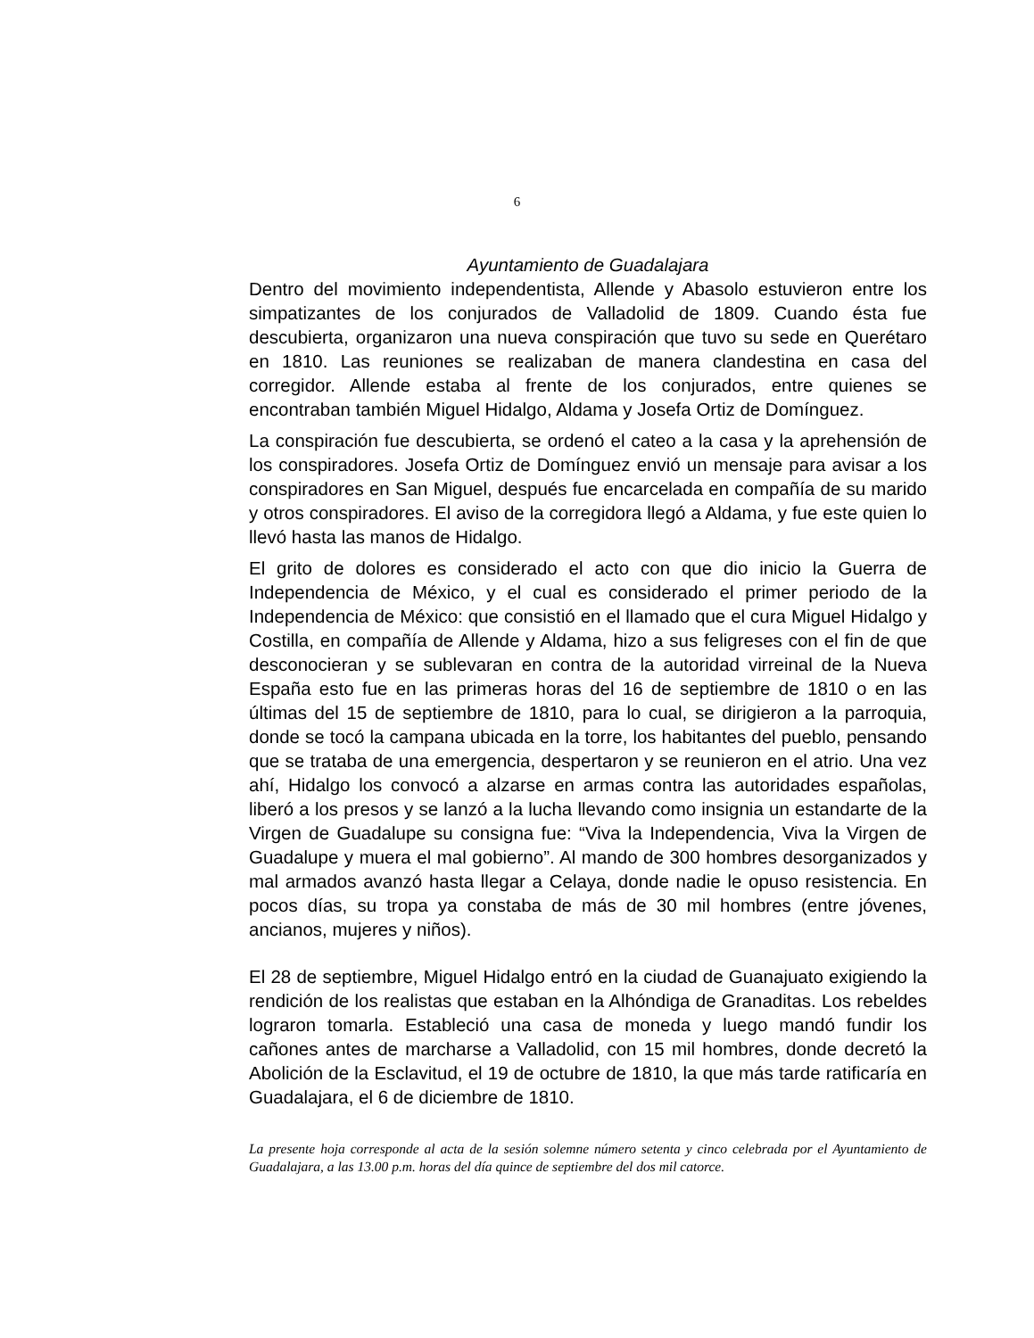6
Ayuntamiento de Guadalajara
Dentro del movimiento independentista, Allende y Abasolo estuvieron entre los simpatizantes de los conjurados de Valladolid de 1809. Cuando ésta fue descubierta, organizaron una nueva conspiración que tuvo su sede en Querétaro en 1810. Las reuniones se realizaban de manera clandestina en casa del corregidor. Allende estaba al frente de los conjurados, entre quienes se encontraban también Miguel Hidalgo, Aldama y Josefa Ortiz de Domínguez.
La conspiración fue descubierta, se ordenó el cateo a la casa y la aprehensión de los conspiradores. Josefa Ortiz de Domínguez envió un mensaje para avisar a los conspiradores en San Miguel, después fue encarcelada en compañía de su marido y otros conspiradores. El aviso de la corregidora llegó a Aldama, y fue este quien lo llevó hasta las manos de Hidalgo.
El grito de dolores es considerado el acto con que dio inicio la Guerra de Independencia de México, y el cual es considerado el primer periodo de la Independencia de México: que consistió en el llamado que el cura Miguel Hidalgo y Costilla, en compañía de Allende y Aldama, hizo a sus feligreses con el fin de que desconocieran y se sublevaran en contra de la autoridad virreinal de la Nueva España esto fue en las primeras horas del 16 de septiembre de 1810 o en las últimas del 15 de septiembre de 1810, para lo cual, se dirigieron a la parroquia, donde se tocó la campana ubicada en la torre, los habitantes del pueblo, pensando que se trataba de una emergencia, despertaron y se reunieron en el atrio. Una vez ahí, Hidalgo los convocó a alzarse en armas contra las autoridades españolas, liberó a los presos y se lanzó a la lucha llevando como insignia un estandarte de la Virgen de Guadalupe su consigna fue: “Viva la Independencia, Viva la Virgen de Guadalupe y muera el mal gobierno”. Al mando de 300 hombres desorganizados y mal armados avanzó hasta llegar a Celaya, donde nadie le opuso resistencia. En pocos días, su tropa ya constaba de más de 30 mil hombres (entre jóvenes, ancianos, mujeres y niños).
El 28 de septiembre, Miguel Hidalgo entró en la ciudad de Guanajuato exigiendo la rendición de los realistas que estaban en la Alhóndiga de Granaditas. Los rebeldes lograron tomarla. Estableció una casa de moneda y luego mandó fundir los cañones antes de marcharse a Valladolid, con 15 mil hombres, donde decretó la Abolición de la Esclavitud, el 19 de octubre de 1810, la que más tarde ratificaría en Guadalajara, el 6 de diciembre de 1810.
La presente hoja corresponde al acta de la sesión solemne número setenta y cinco celebrada por el Ayuntamiento de Guadalajara, a las 13.00 p.m. horas del día quince de septiembre del dos mil catorce.